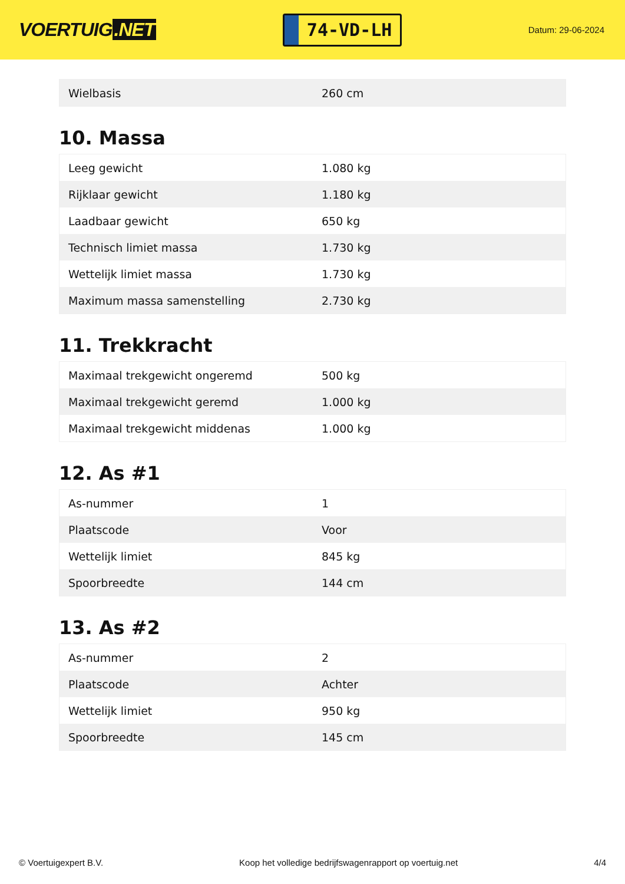VOERTUIG.NET
74-VD-LH
Datum: 29-06-2024
| Wielbasis | 260 cm |
10. Massa
| Leeg gewicht | 1.080 kg |
| Rijklaar gewicht | 1.180 kg |
| Laadbaar gewicht | 650 kg |
| Technisch limiet massa | 1.730 kg |
| Wettelijk limiet massa | 1.730 kg |
| Maximum massa samenstelling | 2.730 kg |
11. Trekkracht
| Maximaal trekgewicht ongeremd | 500 kg |
| Maximaal trekgewicht geremd | 1.000 kg |
| Maximaal trekgewicht middenas | 1.000 kg |
12. As #1
| As-nummer | 1 |
| Plaatscode | Voor |
| Wettelijk limiet | 845 kg |
| Spoorbreedte | 144 cm |
13. As #2
| As-nummer | 2 |
| Plaatscode | Achter |
| Wettelijk limiet | 950 kg |
| Spoorbreedte | 145 cm |
© Voertuigexpert B.V. Koop het volledige bedrijfswagenrapport op voertuig.net 4/4